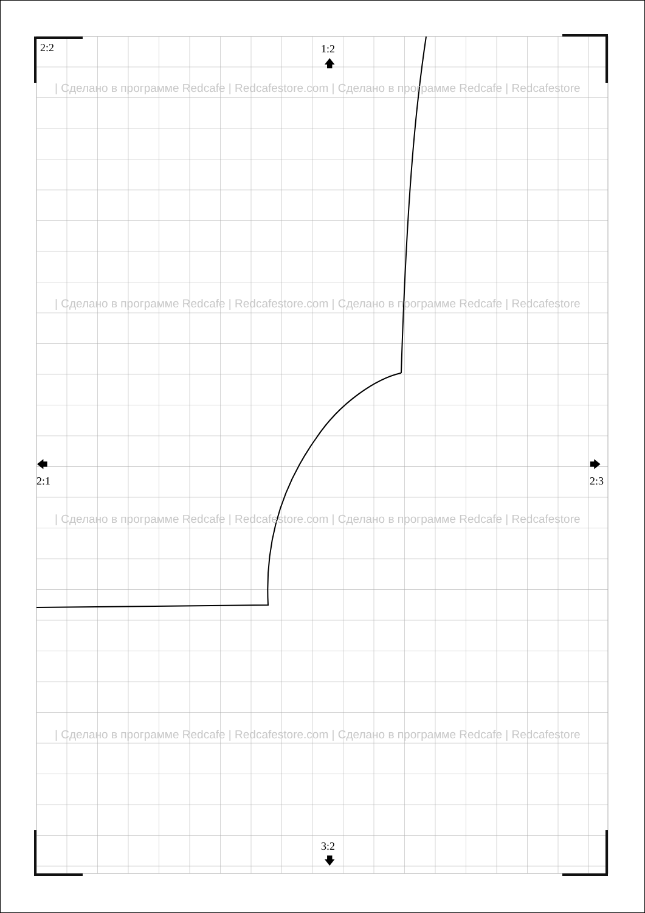2:2
1:2
🡅
🡄
2:1
🡆
2:3
3:2
🡇
| Сделано в программе Redcafe | Redcafestore.com | Сделано в программе Redcafe | Redcafestore
| Сделано в программе Redcafe | Redcafestore.com | Сделано в программе Redcafe | Redcafestore
| Сделано в программе Redcafe | Redcafestore.com | Сделано в программе Redcafe | Redcafestore
| Сделано в программе Redcafe | Redcafestore.com | Сделано в программе Redcafe | Redcafestore